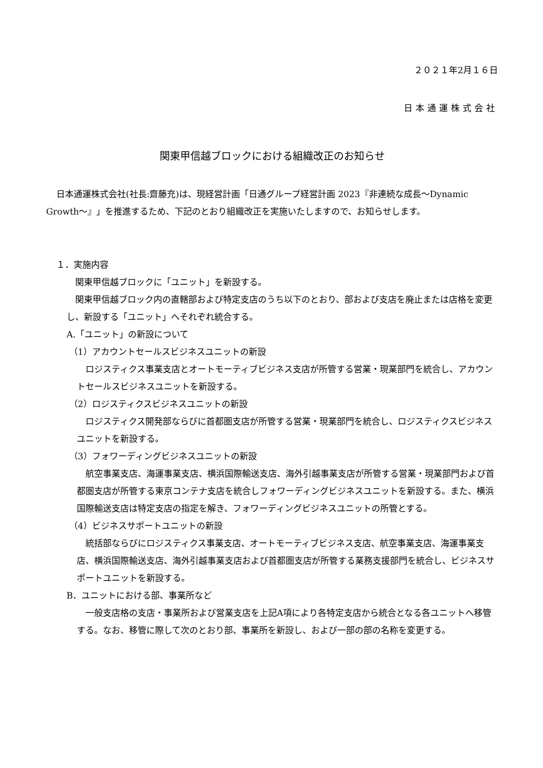２０２１年2月１６日
日本通運株式会社
関東甲信越ブロックにおける組織改正のお知らせ
日本通運株式会社(社長:齋藤充)は、現経営計画「日通グループ経営計画 2023『非連続な成長～Dynamic Growth～』」を推進するため、下記のとおり組織改正を実施いたしますので、お知らせします。
１．実施内容
関東甲信越ブロックに「ユニット」を新設する。
関東甲信越ブロック内の直轄部および特定支店のうち以下のとおり、部および支店を廃止または店格を変更し、新設する「ユニット」へそれぞれ統合する。
A.「ユニット」の新設について
（1）アカウントセールスビジネスユニットの新設
ロジスティクス事業支店とオートモーティブビジネス支店が所管する営業・現業部門を統合し、アカウントセールスビジネスユニットを新設する。
（2）ロジスティクスビジネスユニットの新設
ロジスティクス開発部ならびに首都圏支店が所管する営業・現業部門を統合し、ロジスティクスビジネスユニットを新設する。
（3）フォワーディングビジネスユニットの新設
航空事業支店、海運事業支店、横浜国際輸送支店、海外引越事業支店が所管する営業・現業部門および首都圏支店が所管する東京コンテナ支店を統合しフォワーディングビジネスユニットを新設する。また、横浜国際輸送支店は特定支店の指定を解き、フォワーディングビジネスユニットの所管とする。
（4）ビジネスサポートユニットの新設
統括部ならびにロジスティクス事業支店、オートモーティブビジネス支店、航空事業支店、海運事業支店、横浜国際輸送支店、海外引越事業支店および首都圏支店が所管する業務支援部門を統合し、ビジネスサポートユニットを新設する。
B．ユニットにおける部、事業所など
一般支店格の支店・事業所および営業支店を上記A項により各特定支店から統合となる各ユニットへ移管する。なお、移管に際して次のとおり部、事業所を新設し、および一部の部の名称を変更する。